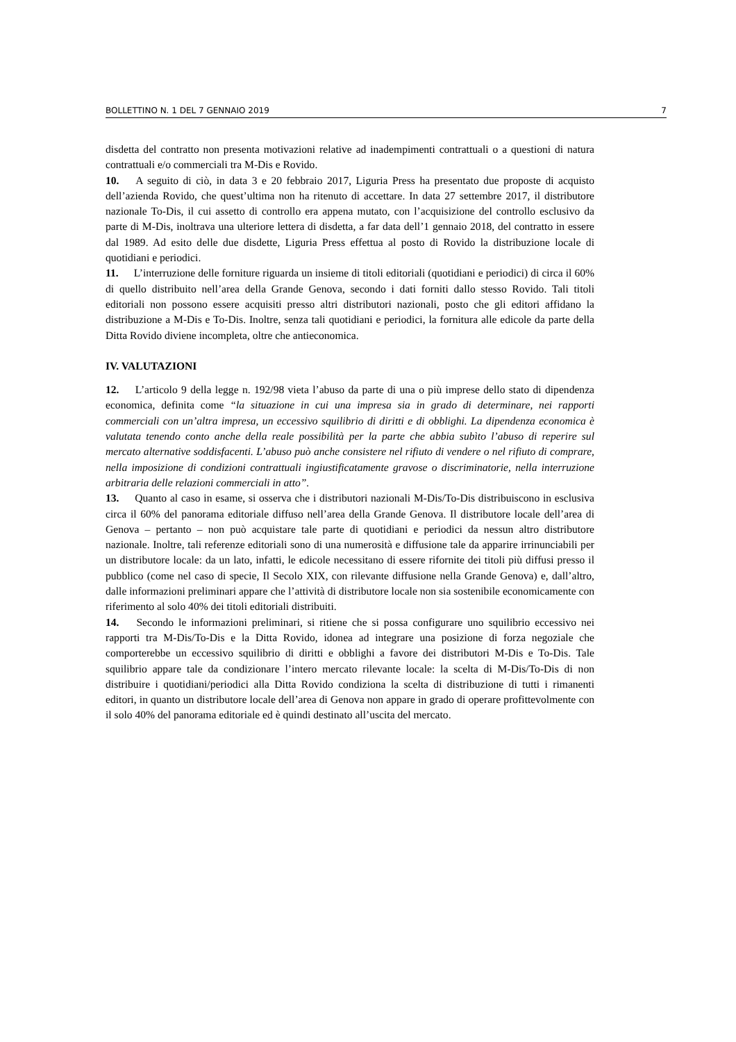BOLLETTINO N. 1 DEL 7 GENNAIO 2019 7
disdetta del contratto non presenta motivazioni relative ad inadempimenti contrattuali o a questioni di natura contrattuali e/o commerciali tra M-Dis e Rovido.
10. A seguito di ciò, in data 3 e 20 febbraio 2017, Liguria Press ha presentato due proposte di acquisto dell’azienda Rovido, che quest’ultima non ha ritenuto di accettare. In data 27 settembre 2017, il distributore nazionale To-Dis, il cui assetto di controllo era appena mutato, con l’acquisizione del controllo esclusivo da parte di M-Dis, inoltrava una ulteriore lettera di disdetta, a far data dell’1 gennaio 2018, del contratto in essere dal 1989. Ad esito delle due disdette, Liguria Press effettua al posto di Rovido la distribuzione locale di quotidiani e periodici.
11. L’interruzione delle forniture riguarda un insieme di titoli editoriali (quotidiani e periodici) di circa il 60% di quello distribuito nell’area della Grande Genova, secondo i dati forniti dallo stesso Rovido. Tali titoli editoriali non possono essere acquisiti presso altri distributori nazionali, posto che gli editori affidano la distribuzione a M-Dis e To-Dis. Inoltre, senza tali quotidiani e periodici, la fornitura alle edicole da parte della Ditta Rovido diviene incompleta, oltre che antieconomica.
IV. VALUTAZIONI
12. L’articolo 9 della legge n. 192/98 vieta l’abuso da parte di una o più imprese dello stato di dipendenza economica, definita come “la situazione in cui una impresa sia in grado di determinare, nei rapporti commerciali con un’altra impresa, un eccessivo squilibrio di diritti e di obblighi. La dipendenza economica è valutata tenendo conto anche della reale possibilità per la parte che abbia subìto l’abuso di reperire sul mercato alternative soddisfacenti. L’abuso può anche consistere nel rifiuto di vendere o nel rifiuto di comprare, nella imposizione di condizioni contrattuali ingiustificatamente gravose o discriminatorie, nella interruzione arbitraria delle relazioni commerciali in atto”.
13. Quanto al caso in esame, si osserva che i distributori nazionali M-Dis/To-Dis distribuiscono in esclusiva circa il 60% del panorama editoriale diffuso nell’area della Grande Genova. Il distributore locale dell’area di Genova – pertanto – non può acquistare tale parte di quotidiani e periodici da nessun altro distributore nazionale. Inoltre, tali referenze editoriali sono di una numerosità e diffusione tale da apparire irrinunciabili per un distributore locale: da un lato, infatti, le edicole necessitano di essere rifornite dei titoli più diffusi presso il pubblico (come nel caso di specie, Il Secolo XIX, con rilevante diffusione nella Grande Genova) e, dall’altro, dalle informazioni preliminari appare che l’attività di distributore locale non sia sostenibile economicamente con riferimento al solo 40% dei titoli editoriali distribuiti.
14. Secondo le informazioni preliminari, si ritiene che si possa configurare uno squilibrio eccessivo nei rapporti tra M-Dis/To-Dis e la Ditta Rovido, idonea ad integrare una posizione di forza negoziale che comporterebbe un eccessivo squilibrio di diritti e obblighi a favore dei distributori M-Dis e To-Dis. Tale squilibrio appare tale da condizionare l’intero mercato rilevante locale: la scelta di M-Dis/To-Dis di non distribuire i quotidiani/periodici alla Ditta Rovido condiziona la scelta di distribuzione di tutti i rimanenti editori, in quanto un distributore locale dell’area di Genova non appare in grado di operare profittevolmente con il solo 40% del panorama editoriale ed è quindi destinato all’uscita del mercato.